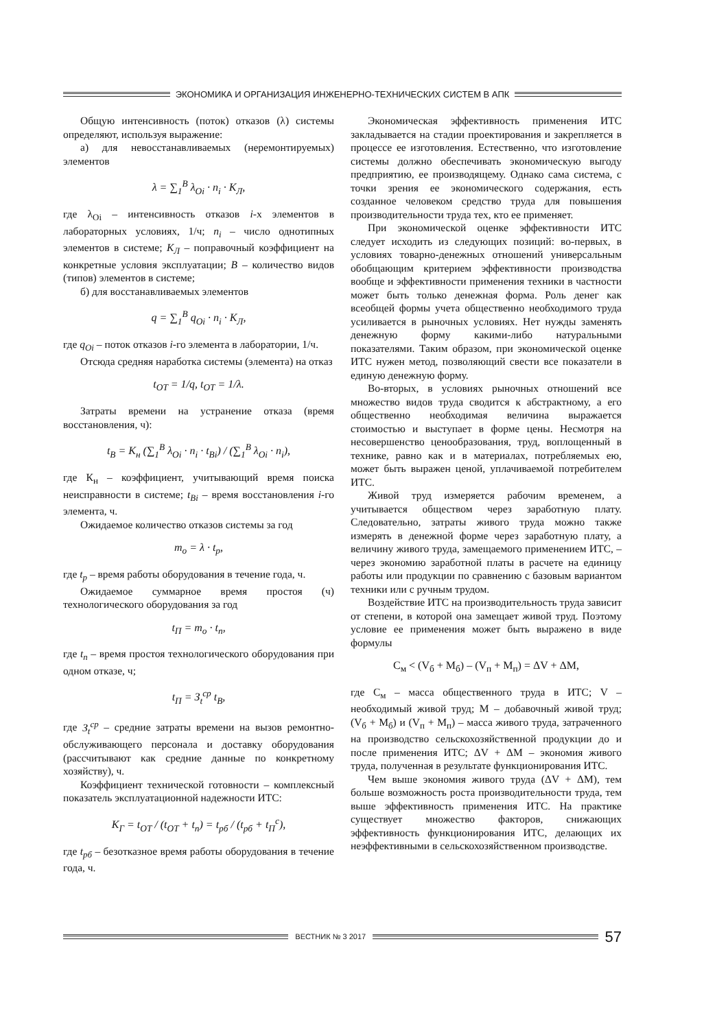ЭКОНОМИКА И ОРГАНИЗАЦИЯ ИНЖЕНЕРНО-ТЕХНИЧЕСКИХ СИСТЕМ В АПК
Общую интенсивность (поток) отказов (λ) системы определяют, используя выражение:
а) для невосстанавливаемых (неремонтируемых) элементов
λ = ∑<sub>1</sub><sup>B</sup> λ<sub>Oi</sub> · n<sub>i</sub> · K<sub>Л</sub>,
где λ<sub>Oi</sub> – интенсивность отказов i-х элементов в лабораторных условиях, 1/ч; n<sub>i</sub> – число однотипных элементов в системе; K<sub>Л</sub> – поправочный коэффициент на конкретные условия эксплуатации; B – количество видов (типов) элементов в системе;
б) для восстанавливаемых элементов
q = ∑<sub>1</sub><sup>B</sup> q<sub>Oi</sub> · n<sub>i</sub> · K<sub>Л</sub>,
где q<sub>Oi</sub> – поток отказов i-го элемента в лаборатории, 1/ч.
Отсюда средняя наработка системы (элемента) на отказ
t<sub>OT</sub> = 1/q, t<sub>OT</sub> = 1/λ.
Затраты времени на устранение отказа (время восстановления, ч):
t<sub>B</sub> = K<sub>н</sub> (∑<sub>1</sub><sup>B</sup> λ<sub>Oi</sub> · n<sub>i</sub> · t<sub>Bi</sub>) / (∑<sub>1</sub><sup>B</sup> λ<sub>Oi</sub> · n<sub>i</sub>),
где К<sub>н</sub> – коэффициент, учитывающий время поиска неисправности в системе; t<sub>Bi</sub> – время восстановления i-го элемента, ч.
Ожидаемое количество отказов системы за год
m<sub>o</sub> = λ · t<sub>p</sub>,
где t<sub>p</sub> – время работы оборудования в течение года, ч.
Ожидаемое суммарное время простоя (ч) технологического оборудования за год
t<sub>П</sub> = m<sub>o</sub> · t<sub>п</sub>,
где t<sub>п</sub> – время простоя технологического оборудования при одном отказе, ч;
t<sub>П</sub> = З<sub>t</sub><sup>ср</sup> t<sub>B</sub>,
где З<sub>t</sub><sup>ср</sup> – средние затраты времени на вызов ремонтно-обслуживающего персонала и доставку оборудования (рассчитывают как средние данные по конкретному хозяйству), ч.
Коэффициент технической готовности – комплексный показатель эксплуатационной надежности ИТС:
K<sub>Г</sub> = t<sub>OT</sub> / (t<sub>OT</sub> + t<sub>п</sub>) = t<sub>рб</sub> / (t<sub>рб</sub> + t<sub>П</sub><sup>c</sup>),
где t<sub>рб</sub> – безотказное время работы оборудования в течение года, ч.
Экономическая эффективность применения ИТС закладывается на стадии проектирования и закрепляется в процессе ее изготовления. Естественно, что изготовление системы должно обеспечивать экономическую выгоду предприятию, ее производящему. Однако сама система, с точки зрения ее экономического содержания, есть созданное человеком средство труда для повышения производительности труда тех, кто ее применяет.
При экономической оценке эффективности ИТС следует исходить из следующих позиций: во-первых, в условиях товарно-денежных отношений универсальным обобщающим критерием эффективности производства вообще и эффективности применения техники в частности может быть только денежная форма. Роль денег как всеобщей формы учета общественно необходимого труда усиливается в рыночных условиях. Нет нужды заменять денежную форму какими-либо натуральными показателями. Таким образом, при экономической оценке ИТС нужен метод, позволяющий свести все показатели в единую денежную форму.
Во-вторых, в условиях рыночных отношений все множество видов труда сводится к абстрактному, а его общественно необходимая величина выражается стоимостью и выступает в форме цены. Несмотря на несовершенство ценообразования, труд, воплощенный в технике, равно как и в материалах, потребляемых ею, может быть выражен ценой, уплачиваемой потребителем ИТС.
Живой труд измеряется рабочим временем, а учитывается обществом через заработную плату. Следовательно, затраты живого труда можно также измерять в денежной форме через заработную плату, а величину живого труда, замещаемого применением ИТС, – через экономию заработной платы в расчете на единицу работы или продукции по сравнению с базовым вариантом техники или с ручным трудом.
Воздействие ИТС на производительность труда зависит от степени, в которой она замещает живой труд. Поэтому условие ее применения может быть выражено в виде формулы
С<sub>м</sub> < (V<sub>б</sub> + М<sub>б</sub>) – (V<sub>п</sub> + М<sub>п</sub>) = ΔV + ΔM,
где С<sub>м</sub> – масса общественного труда в ИТС; V – необходимый живой труд; М – добавочный живой труд; (V<sub>б</sub> + М<sub>б</sub>) и (V<sub>п</sub> + М<sub>п</sub>) – масса живого труда, затраченного на производство сельскохозяйственной продукции до и после применения ИТС; ΔV + ΔM – экономия живого труда, полученная в результате функционирования ИТС.
Чем выше экономия живого труда (ΔV + ΔM), тем больше возможность роста производительности труда, тем выше эффективность применения ИТС. На практике существует множество факторов, снижающих эффективность функционирования ИТС, делающих их неэффективными в сельскохозяйственном производстве.
ВЕСТНИК № 3 2017
57